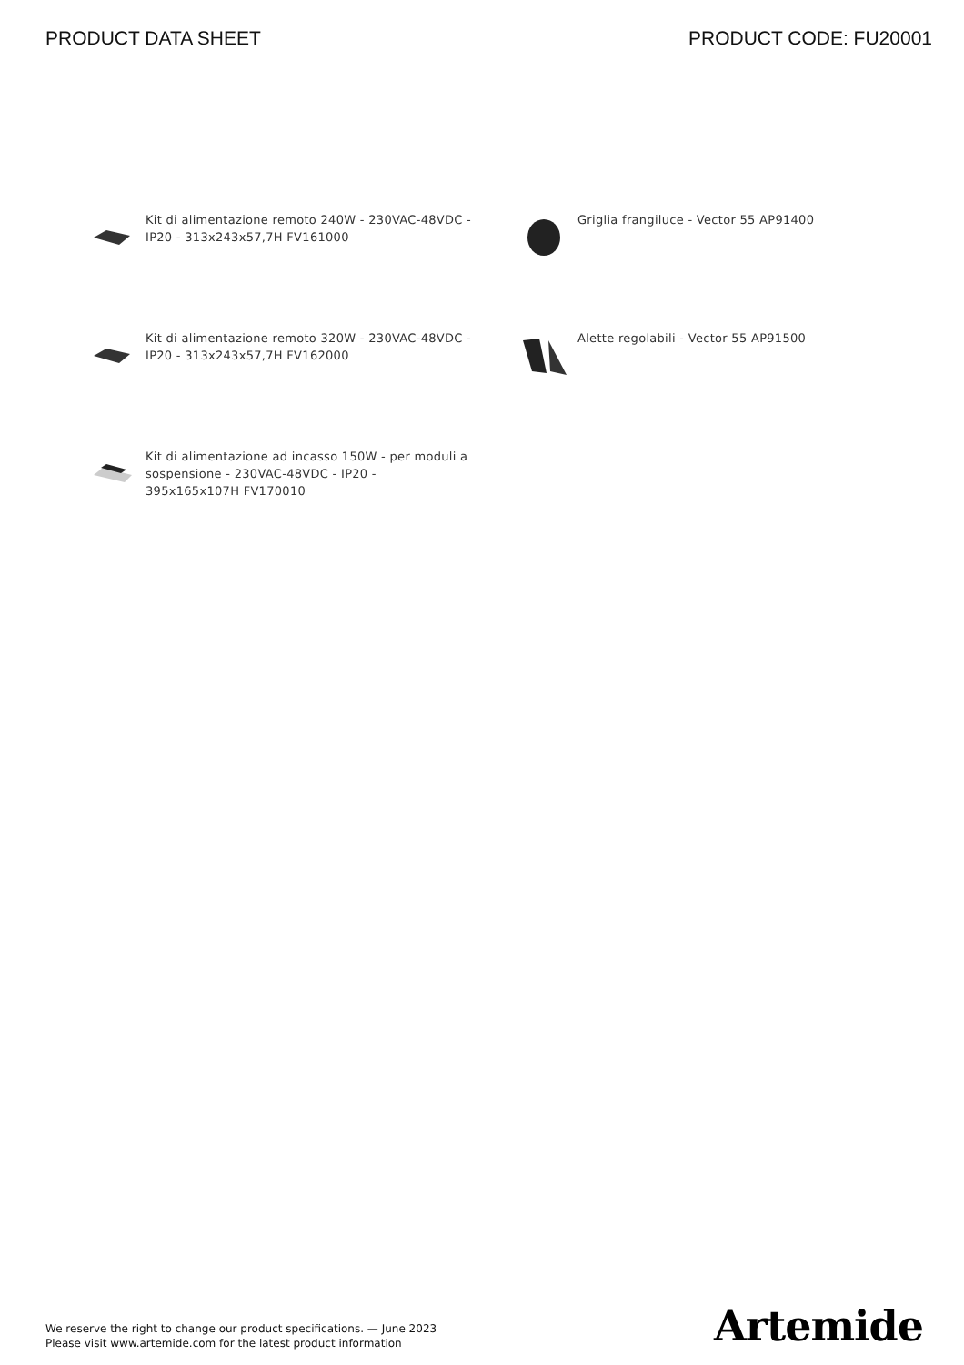PRODUCT DATA SHEET PRODUCT CODE: FU20001
Kit di alimentazione remoto 240W - 230VAC-48VDC - IP20 - 313x243x57,7H FV161000
Griglia frangiluce - Vector 55 AP91400
Kit di alimentazione remoto 320W - 230VAC-48VDC - IP20 - 313x243x57,7H FV162000
Alette regolabili - Vector 55 AP91500
Kit di alimentazione ad incasso 150W - per moduli a sospensione - 230VAC-48VDC - IP20 - 395x165x107H FV170010
We reserve the right to change our product specifications. — June 2023
Please visit www.artemide.com for the latest product information
Artemide